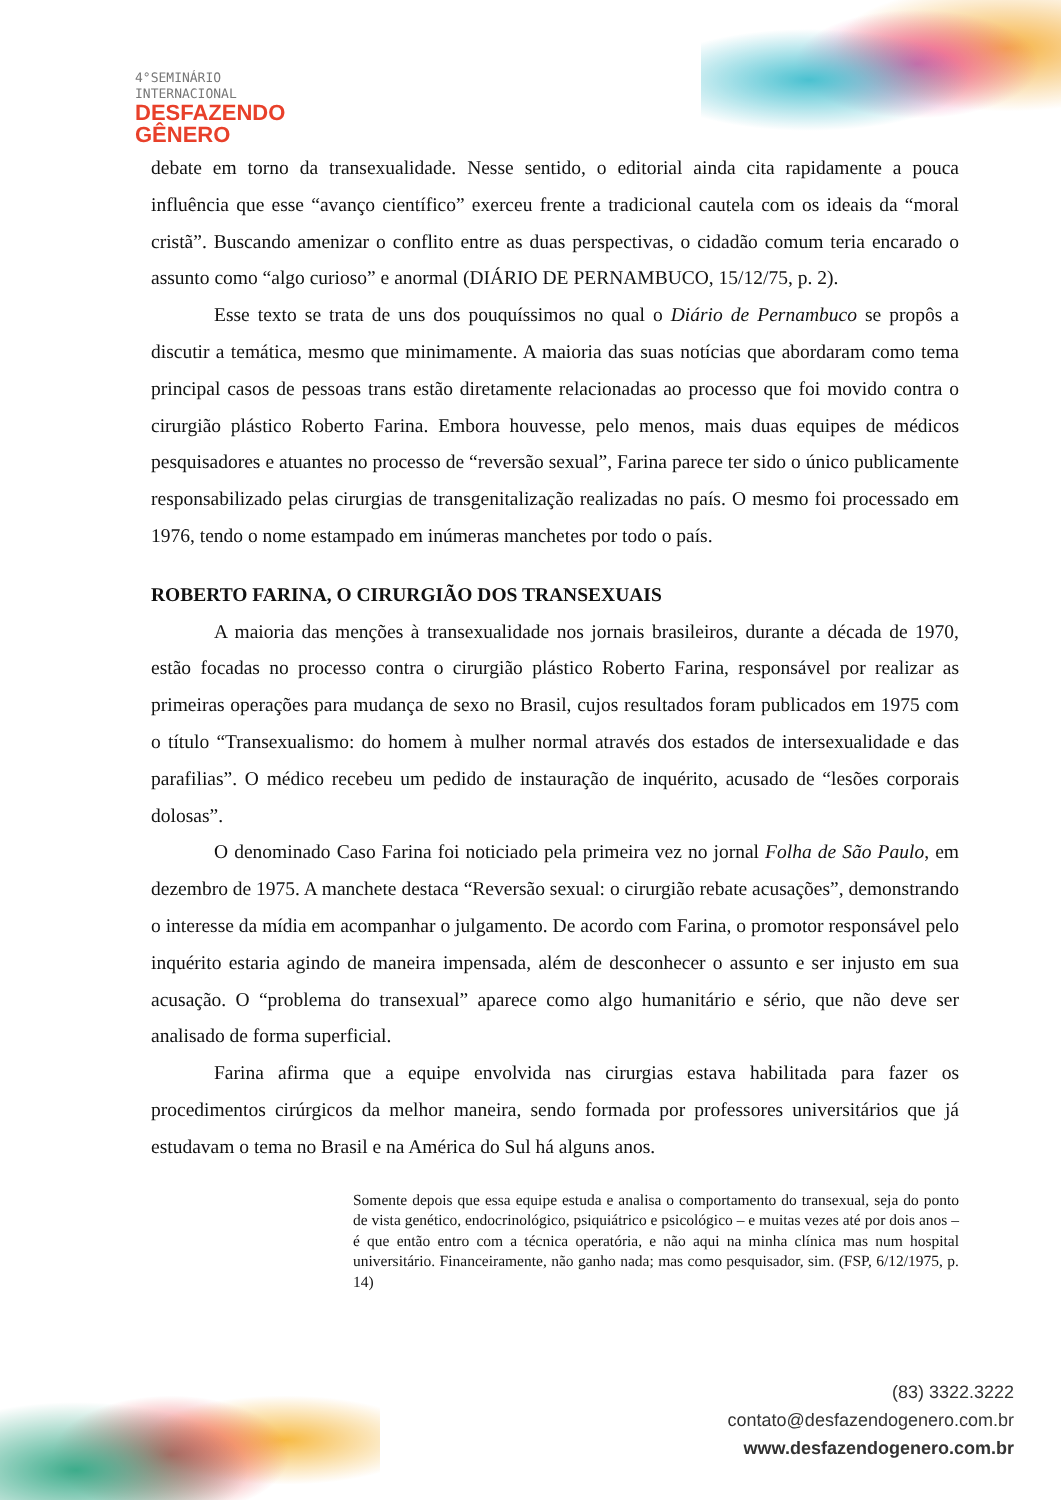4°SEMINÁRIO
INTERNACIONAL
DESFAZENDO
GÊNERO
debate em torno da transexualidade. Nesse sentido, o editorial ainda cita rapidamente a pouca influência que esse “avanço científico” exerceu frente a tradicional cautela com os ideais da “moral cristã”. Buscando amenizar o conflito entre as duas perspectivas, o cidadão comum teria encarado o assunto como “algo curioso” e anormal (DIÁRIO DE PERNAMBUCO, 15/12/75, p. 2).
Esse texto se trata de uns dos pouquíssimos no qual o Diário de Pernambuco se propôs a discutir a temática, mesmo que minimamente. A maioria das suas notícias que abordaram como tema principal casos de pessoas trans estão diretamente relacionadas ao processo que foi movido contra o cirurgião plástico Roberto Farina. Embora houvesse, pelo menos, mais duas equipes de médicos pesquisadores e atuantes no processo de “reversão sexual”, Farina parece ter sido o único publicamente responsabilizado pelas cirurgias de transgenitalização realizadas no país. O mesmo foi processado em 1976, tendo o nome estampado em inúmeras manchetes por todo o país.
ROBERTO FARINA, O CIRURGIÃO DOS TRANSEXUAIS
A maioria das menções à transexualidade nos jornais brasileiros, durante a década de 1970, estão focadas no processo contra o cirurgião plástico Roberto Farina, responsável por realizar as primeiras operações para mudança de sexo no Brasil, cujos resultados foram publicados em 1975 com o título “Transexualismo: do homem à mulher normal através dos estados de intersexualidade e das parafilias”. O médico recebeu um pedido de instauração de inquérito, acusado de “lesões corporais dolosas”.
O denominado Caso Farina foi noticiado pela primeira vez no jornal Folha de São Paulo, em dezembro de 1975. A manchete destaca “Reversão sexual: o cirurgião rebate acusações”, demonstrando o interesse da mídia em acompanhar o julgamento. De acordo com Farina, o promotor responsável pelo inquérito estaria agindo de maneira impensada, além de desconhecer o assunto e ser injusto em sua acusação. O “problema do transexual” aparece como algo humanitário e sério, que não deve ser analisado de forma superficial.
Farina afirma que a equipe envolvida nas cirurgias estava habilitada para fazer os procedimentos cirúrgicos da melhor maneira, sendo formada por professores universitários que já estudavam o tema no Brasil e na América do Sul há alguns anos.
Somente depois que essa equipe estuda e analisa o comportamento do transexual, seja do ponto de vista genético, endocrinológico, psiquiátrico e psicológico – e muitas vezes até por dois anos – é que então entro com a técnica operatória, e não aqui na minha clínica mas num hospital universitário. Financeiramente, não ganho nada; mas como pesquisador, sim. (FSP, 6/12/1975, p. 14)
(83) 3322.3222
contato@desfazendogenero.com.br
www.desfazendogenero.com.br